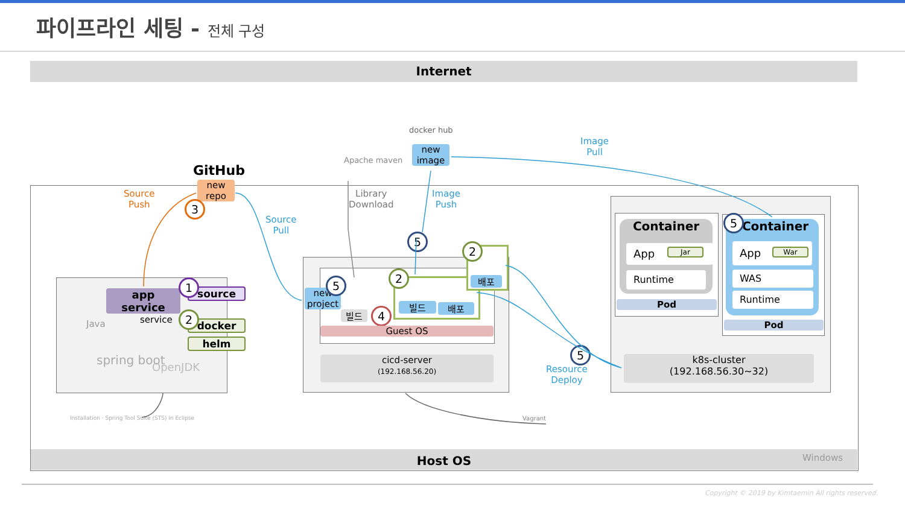파이프라인 세팅 - 전체 구성
Internet
Host OS Windows
GitHub
new
repo
3
Source
Push
Source
Pull
docker hub
new
image
Image
Pull
Image
Push
Apache maven
Library
Download
app
service
service
source
1
docker
helm
2
Java
spring boot OpenJDK
Installation · Spring Tool Suite (STS) in Eclipse
new
project
5
빌드 4 빌드 배포
2 배포
2
5
Guest OS
cicd-server
(192.168.56.20)
5
Resource
Deploy
Vagrant
Container
App Jar
Runtime
Pod
Container
5
App War
WAS
Runtime
Pod
k8s-cluster
(192.168.56.30~32)
Copyright © 2019 by Kimtaemin All rights reserved.